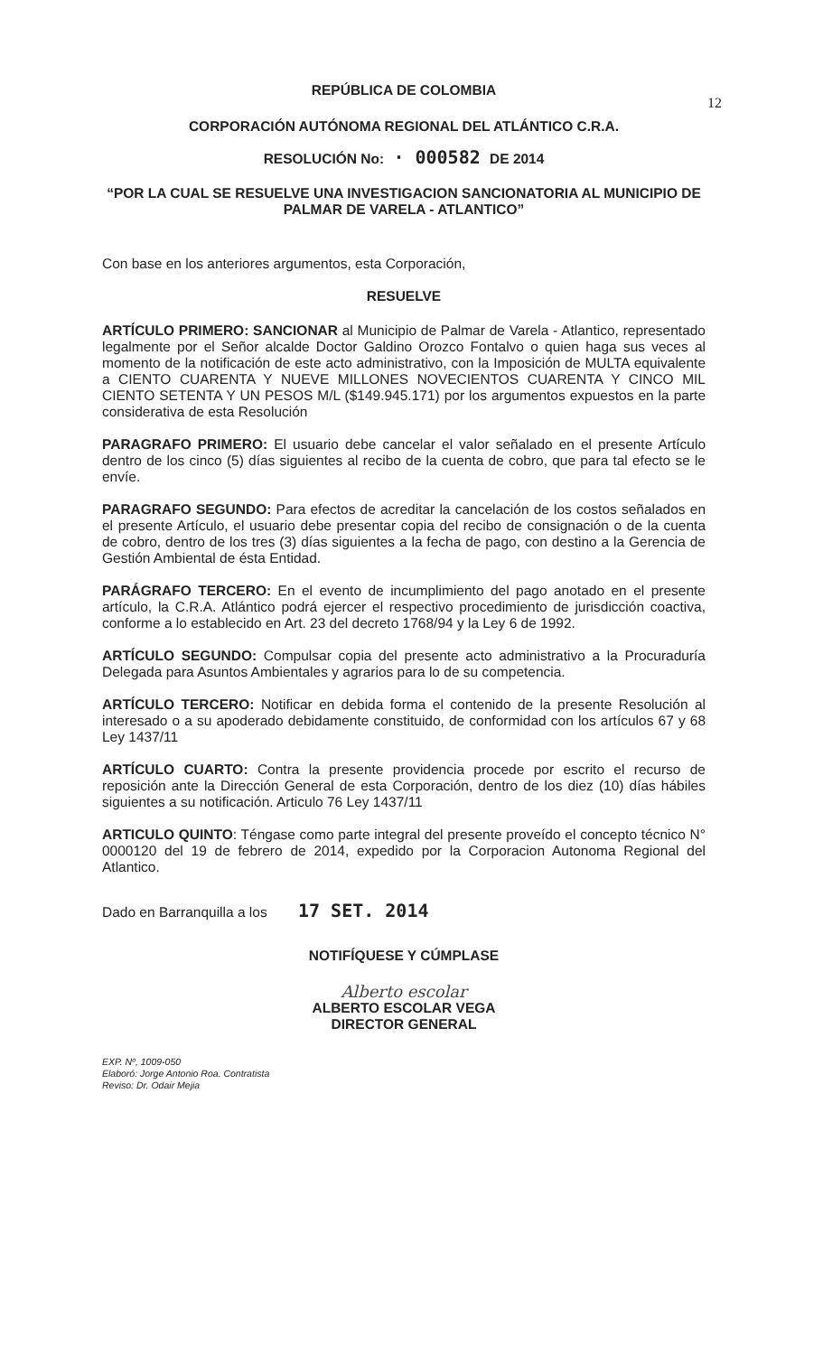REPÚBLICA DE COLOMBIA
12
CORPORACIÓN AUTÓNOMA REGIONAL DEL ATLÁNTICO C.R.A.
RESOLUCIÓN No: · 000582 DE 2014
“POR LA CUAL SE RESUELVE UNA INVESTIGACION SANCIONATORIA AL MUNICIPIO DE PALMAR DE VARELA - ATLANTICO”
Con base en los anteriores argumentos, esta Corporación,
RESUELVE
ARTÍCULO PRIMERO: SANCIONAR al Municipio de Palmar de Varela - Atlantico, representado legalmente por el Señor alcalde Doctor Galdino Orozco Fontalvo o quien haga sus veces al momento de la notificación de este acto administrativo, con la Imposición de MULTA equivalente a CIENTO CUARENTA Y NUEVE MILLONES NOVECIENTOS CUARENTA Y CINCO MIL CIENTO SETENTA Y UN PESOS M/L ($149.945.171) por los argumentos expuestos en la parte considerativa de esta Resolución
PARAGRAFO PRIMERO: El usuario debe cancelar el valor señalado en el presente Artículo dentro de los cinco (5) días siguientes al recibo de la cuenta de cobro, que para tal efecto se le envíe.
PARAGRAFO SEGUNDO: Para efectos de acreditar la cancelación de los costos señalados en el presente Artículo, el usuario debe presentar copia del recibo de consignación o de la cuenta de cobro, dentro de los tres (3) días siguientes a la fecha de pago, con destino a la Gerencia de Gestión Ambiental de ésta Entidad.
PARÁGRAFO TERCERO: En el evento de incumplimiento del pago anotado en el presente artículo, la C.R.A. Atlántico podrá ejercer el respectivo procedimiento de jurisdicción coactiva, conforme a lo establecido en Art. 23 del decreto 1768/94 y la Ley 6 de 1992.
ARTÍCULO SEGUNDO: Compulsar copia del presente acto administrativo a la Procuraduría Delegada para Asuntos Ambientales y agrarios para lo de su competencia.
ARTÍCULO TERCERO: Notificar en debida forma el contenido de la presente Resolución al interesado o a su apoderado debidamente constituido, de conformidad con los artículos 67 y 68 Ley 1437/11
ARTÍCULO CUARTO: Contra la presente providencia procede por escrito el recurso de reposición ante la Dirección General de esta Corporación, dentro de los diez (10) días hábiles siguientes a su notificación. Articulo 76 Ley 1437/11
ARTICULO QUINTO: Téngase como parte integral del presente proveído el concepto técnico N° 0000120 del 19 de febrero de 2014, expedido por la Corporacion Autonoma Regional del Atlantico.
Dado en Barranquilla a los 17 SET. 2014
NOTIFÍQUESE Y CÚMPLASE
Alberto escolar
ALBERTO ESCOLAR VEGA
DIRECTOR GENERAL
EXP. Nº, 1009-050
Elaboró: Jorge Antonio Roa. Contratista
Reviso: Dr. Odair Mejia